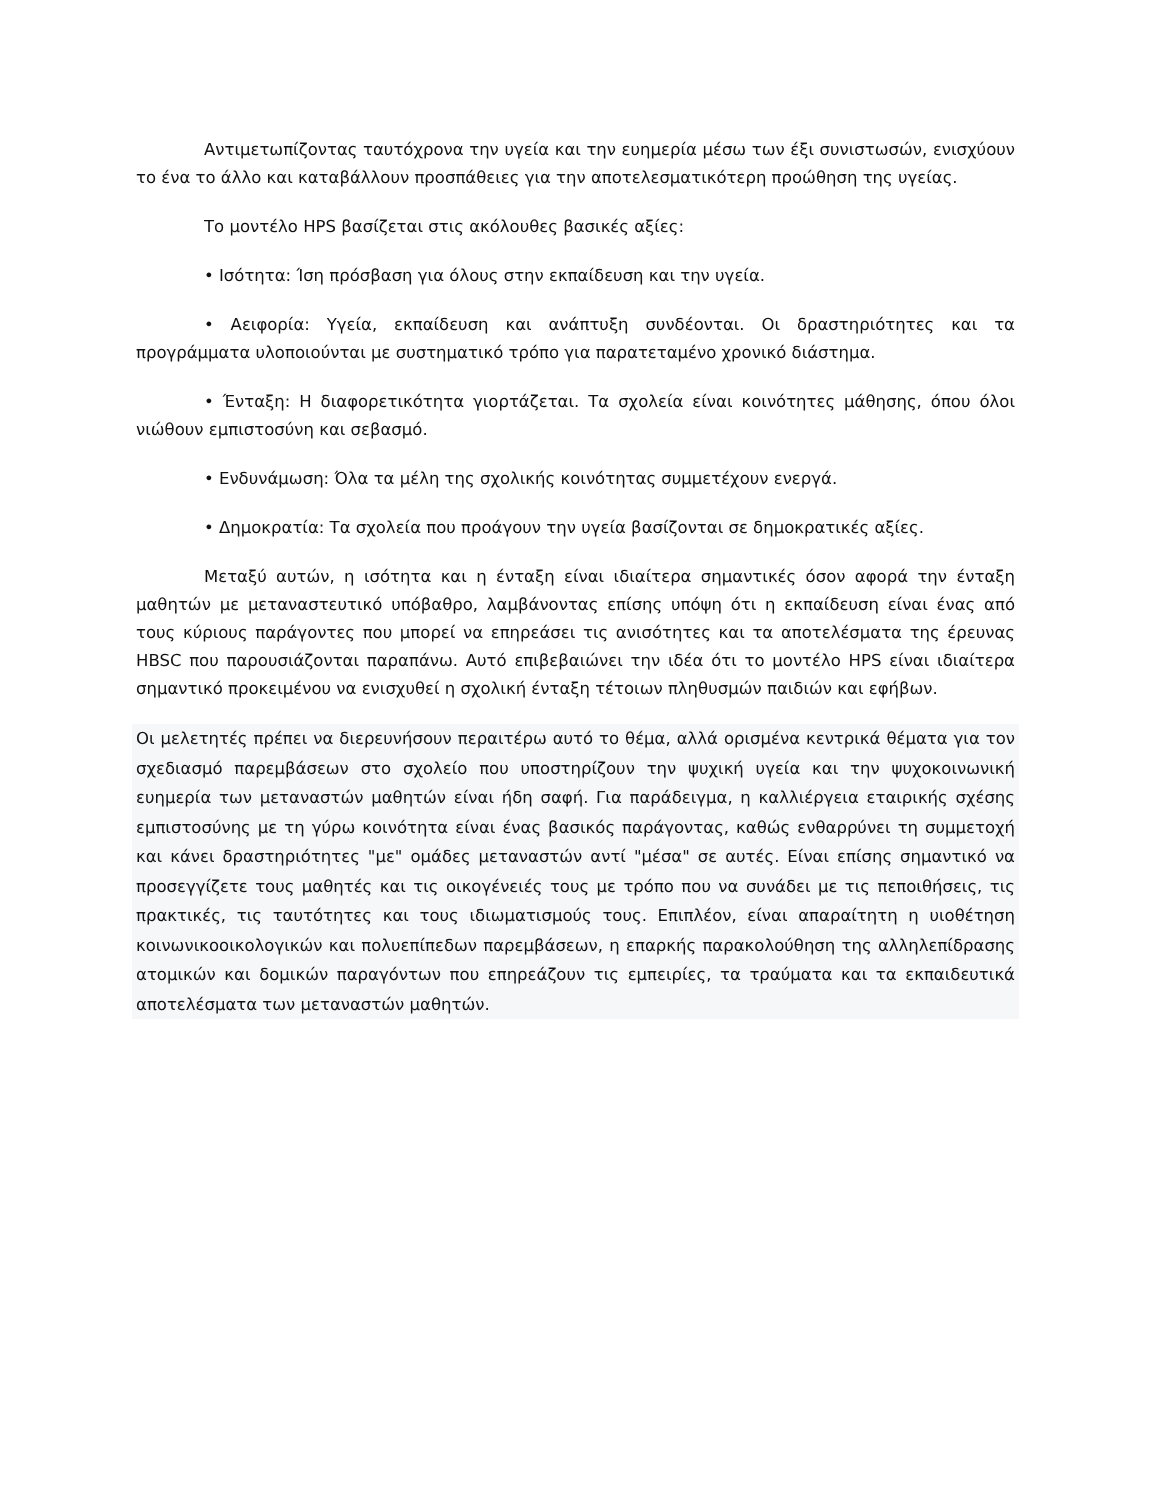Αντιμετωπίζοντας ταυτόχρονα την υγεία και την ευημερία μέσω των έξι συνιστωσών, ενισχύουν το ένα το άλλο και καταβάλλουν προσπάθειες για την αποτελεσματικότερη προώθηση της υγείας.
Το μοντέλο HPS βασίζεται στις ακόλουθες βασικές αξίες:
• Ισότητα: Ίση πρόσβαση για όλους στην εκπαίδευση και την υγεία.
• Αειφορία: Υγεία, εκπαίδευση και ανάπτυξη συνδέονται. Οι δραστηριότητες και τα προγράμματα υλοποιούνται με συστηματικό τρόπο για παρατεταμένο χρονικό διάστημα.
• Ένταξη: Η διαφορετικότητα γιορτάζεται. Τα σχολεία είναι κοινότητες μάθησης, όπου όλοι νιώθουν εμπιστοσύνη και σεβασμό.
• Ενδυνάμωση: Όλα τα μέλη της σχολικής κοινότητας συμμετέχουν ενεργά.
• Δημοκρατία: Τα σχολεία που προάγουν την υγεία βασίζονται σε δημοκρατικές αξίες.
Μεταξύ αυτών, η ισότητα και η ένταξη είναι ιδιαίτερα σημαντικές όσον αφορά την ένταξη μαθητών με μεταναστευτικό υπόβαθρο, λαμβάνοντας επίσης υπόψη ότι η εκπαίδευση είναι ένας από τους κύριους παράγοντες που μπορεί να επηρεάσει τις ανισότητες και τα αποτελέσματα της έρευνας HBSC που παρουσιάζονται παραπάνω. Αυτό επιβεβαιώνει την ιδέα ότι το μοντέλο HPS είναι ιδιαίτερα σημαντικό προκειμένου να ενισχυθεί η σχολική ένταξη τέτοιων πληθυσμών παιδιών και εφήβων.
Οι μελετητές πρέπει να διερευνήσουν περαιτέρω αυτό το θέμα, αλλά ορισμένα κεντρικά θέματα για τον σχεδιασμό παρεμβάσεων στο σχολείο που υποστηρίζουν την ψυχική υγεία και την ψυχοκοινωνική ευημερία των μεταναστών μαθητών είναι ήδη σαφή. Για παράδειγμα, η καλλιέργεια εταιρικής σχέσης εμπιστοσύνης με τη γύρω κοινότητα είναι ένας βασικός παράγοντας, καθώς ενθαρρύνει τη συμμετοχή και κάνει δραστηριότητες "με" ομάδες μεταναστών αντί "μέσα" σε αυτές. Είναι επίσης σημαντικό να προσεγγίζετε τους μαθητές και τις οικογένειές τους με τρόπο που να συνάδει με τις πεποιθήσεις, τις πρακτικές, τις ταυτότητες και τους ιδιωματισμούς τους. Επιπλέον, είναι απαραίτητη η υιοθέτηση κοινωνικοοικολογικών και πολυεπίπεδων παρεμβάσεων, η επαρκής παρακολούθηση της αλληλεπίδρασης ατομικών και δομικών παραγόντων που επηρεάζουν τις εμπειρίες, τα τραύματα και τα εκπαιδευτικά αποτελέσματα των μεταναστών μαθητών.